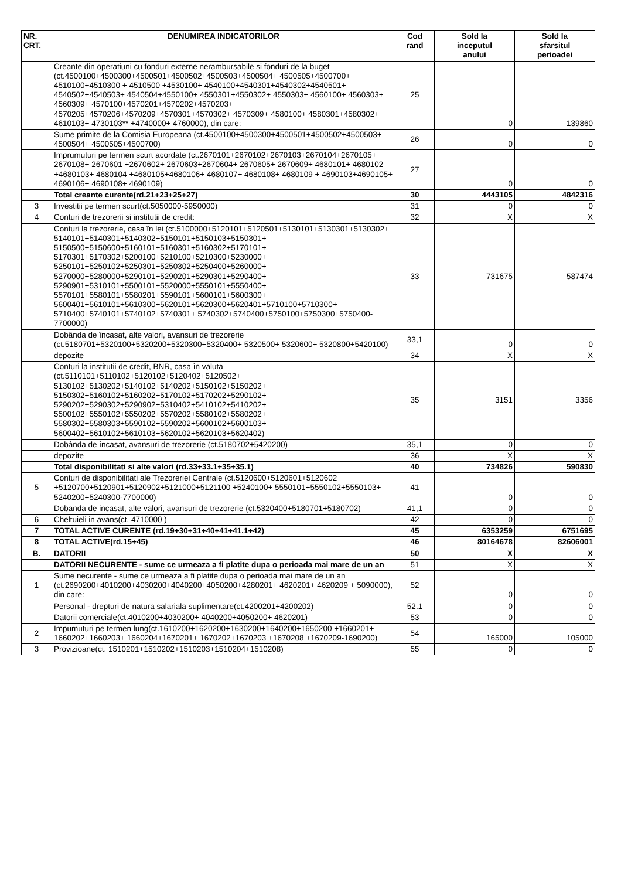| NR. CRT. | DENUMIREA INDICATORILOR | Cod rand | Sold la inceputul anului | Sold la sfarsitul perioadei |
| --- | --- | --- | --- | --- |
| | Creante din operatiuni cu fonduri externe nerambursabile si fonduri de la buget (ct.4500100+4500300+4500501+4500502+4500503+4500504+ 4500505+4500700+ 4510100+4510300 + 4510500 +4530100+ 4540100+4540301+4540302+4540501+ 4540502+4540503+ 4540504+4550100+ 4550301+4550302+ 4550303+ 4560100+ 4560303+ 4560309+ 4570100+4570201+4570202+4570203+ 4570205+4570206+4570209+4570301+4570302+ 4570309+ 4580100+ 4580301+4580302+ 4610103+ 4730103** +4740000+ 4760000), din care: | 25 | 0 | 139860 |
| | Sume primite de la Comisia Europeana (ct.4500100+4500300+4500501+4500502+4500503+ 4500504+ 4500505+4500700) | 26 | 0 | 0 |
| | Imprumuturi pe termen scurt acordate (ct.2670101+2670102+2670103+2670104+2670105+ 2670108+ 2670601 +2670602+ 2670603+2670604+ 2670605+ 2670609+ 4680101+ 4680102 +4680103+ 4680104 +4680105+4680106+ 4680107+ 4680108+ 4680109 + 4690103+4690105+ 4690106+ 4690108+ 4690109) | 27 | 0 | 0 |
| | Total creante curente(rd.21+23+25+27) | 30 | 4443105 | 4842316 |
| 3 | Investitii pe termen scurt(ct.5050000-5950000) | 31 | 0 | 0 |
| 4 | Conturi de trezorerii si institutii de credit: | 32 | X | X |
| | Conturi la trezorerie, casa în lei (ct.5100000+5120101+5120501+5130101+5130301+5130302+ 5140101+5140301+5140302+5150101+5150103+5150301+ 5150500+5150600+5160101+5160301+5160302+5170101+ 5170301+5170302+5200100+5210100+5210300+5230000+ 5250101+5250102+5250301+5250302+5250400+5260000+ 5270000+5280000+5290101+5290201+5290301+5290400+ 5290901+5310101+5500101+5520000+5550101+5550400+ 5570101+5580101+5580201+5590101+5600101+5600300+ 5600401+5610101+5610300+5620101+5620300+5620401+5710100+5710300+ 5710400+5740101+5740102+5740301+ 5740302+5740400+5750100+5750300+5750400-7700000) | 33 | 731675 | 587474 |
| | Dobânda de încasat, alte valori, avansuri de trezorerie (ct.5180701+5320100+5320200+5320300+5320400+ 5320500+ 5320600+ 5320800+5420100) | 33,1 | 0 | 0 |
| | depozite | 34 | X | X |
| | Conturi la institutii de credit, BNR, casa în valuta (ct.5110101+5110102+5120102+5120402+5120502+ 5130102+5130202+5140102+5140202+5150102+5150202+ 5150302+5160102+5160202+5170102+5170202+5290102+ 5290202+5290302+5290902+5310402+5410102+5410202+ 5500102+5550102+5550202+5570202+5580102+5580202+ 5580302+5580303+5590102+5590202+5600102+5600103+ 5600402+5610102+5610103+5620102+5620103+5620402) | 35 | 3151 | 3356 |
| | Dobânda de încasat, avansuri de trezorerie (ct.5180702+5420200) | 35,1 | 0 | 0 |
| | depozite | 36 | X | X |
| | Total disponibilitati si alte valori (rd.33+33.1+35+35.1) | 40 | 734826 | 590830 |
| 5 | Conturi de disponibilitati ale Trezoreriei Centrale (ct.5120600+5120601+5120602 +5120700+5120901+5120902+5121000+5121100 +5240100+ 5550101+5550102+5550103+ 5240200+5240300-7700000) | 41 | 0 | 0 |
| | Dobanda de incasat, alte valori, avansuri de trezorerie (ct.5320400+5180701+5180702) | 41,1 | 0 | 0 |
| 6 | Cheltuieli in avans(ct. 4710000 ) | 42 | 0 | 0 |
| 7 | TOTAL ACTIVE CURENTE (rd.19+30+31+40+41+41.1+42) | 45 | 6353259 | 6751695 |
| 8 | TOTAL ACTIVE(rd.15+45) | 46 | 80164678 | 82606001 |
| B. | DATORII | 50 | X | X |
| | DATORII NECURENTE - sume ce urmeaza a fi platite dupa o perioada mai mare de un an | 51 | X | X |
| 1 | Sume necurente - sume ce urmeaza a fi platite dupa o perioada mai mare de un an (ct.2690200+4010200+4030200+4040200+4050200+4280201+ 4620201+ 4620209 + 5090000), din care: | 52 | 0 | 0 |
| | Personal - drepturi de natura salariala suplimentare(ct.4200201+4200202) | 52.1 | 0 | 0 |
| | Datorii comerciale(ct.4010200+4030200+ 4040200+4050200+ 4620201) | 53 | 0 | 0 |
| 2 | Impumuturi pe termen lung(ct.1610200+1620200+1630200+1640200+1650200 +1660201+ 1660202+1660203+ 1660204+1670201+ 1670202+1670203 +1670208 +1670209-1690200) | 54 | 165000 | 105000 |
| 3 | Provizioane(ct. 1510201+1510202+1510203+1510204+1510208) | 55 | 0 | 0 |